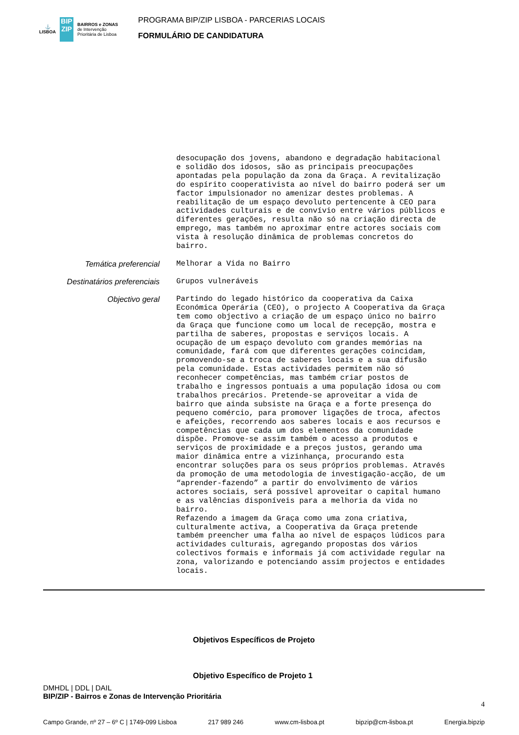⚓
LISBOA
BIP
ZIP
BAIRROS e ZONAS
de Intervenção
Prioritária de Lisboa
PROGRAMA BIP/ZIP LISBOA - PARCERIAS LOCAIS
FORMULÁRIO DE CANDIDATURA
desocupação dos jovens, abandono e degradação habitacional e solidão dos idosos, são as principais preocupações apontadas pela população da zona da Graça. A revitalização do espírito cooperativista ao nível do bairro poderá ser um factor impulsionador no amenizar destes problemas. A reabilitação de um espaço devoluto pertencente à CEO para actividades culturais e de convívio entre vários públicos e diferentes gerações, resulta não só na criação directa de emprego, mas também no aproximar entre actores sociais com vista à resolução dinâmica de problemas concretos do bairro.
Temática preferencial
Melhorar a Vida no Bairro
Destinatários preferenciais
Grupos vulneráveis
Objectivo geral
Partindo do legado histórico da cooperativa da Caixa Económica Operária (CEO), o projecto A Cooperativa da Graça tem como objectivo a criação de um espaço único no bairro da Graça que funcione como um local de recepção, mostra e partilha de saberes, propostas e serviços locais. A ocupação de um espaço devoluto com grandes memórias na comunidade, fará com que diferentes gerações coincidam, promovendo-se a troca de saberes locais e a sua difusão pela comunidade. Estas actividades permitem não só reconhecer competências, mas também criar postos de trabalho e ingressos pontuais a uma população idosa ou com trabalhos precários. Pretende-se aproveitar a vida de bairro que ainda subsiste na Graça e a forte presença do pequeno comércio, para promover ligações de troca, afectos e afeições, recorrendo aos saberes locais e aos recursos e competências que cada um dos elementos da comunidade dispõe. Promove-se assim também o acesso a produtos e serviços de proximidade e a preços justos, gerando uma maior dinâmica entre a vizinhança, procurando esta encontrar soluções para os seus próprios problemas. Através da promoção de uma metodologia de investigação-acção, de um “aprender-fazendo” a partir do envolvimento de vários actores sociais, será possível aproveitar o capital humano e as valências disponíveis para a melhoria da vida no bairro. Refazendo a imagem da Graça como uma zona criativa, culturalmente activa, a Cooperativa da Graça pretende também preencher uma falha ao nível de espaços lúdicos para actividades culturais, agregando propostas dos vários colectivos formais e informais já com actividade regular na zona, valorizando e potenciando assim projectos e entidades locais.
Objetivos Específicos de Projeto
Objetivo Específico de Projeto 1
DMHDL | DDL | DAIL
BIP/ZIP - Bairros e Zonas de Intervenção Prioritária
4
Campo Grande, nº 27 – 6º C | 1749-099 Lisboa 217 989 246 www.cm-lisboa.pt bipzip@cm-lisboa.pt Energia.bipzip